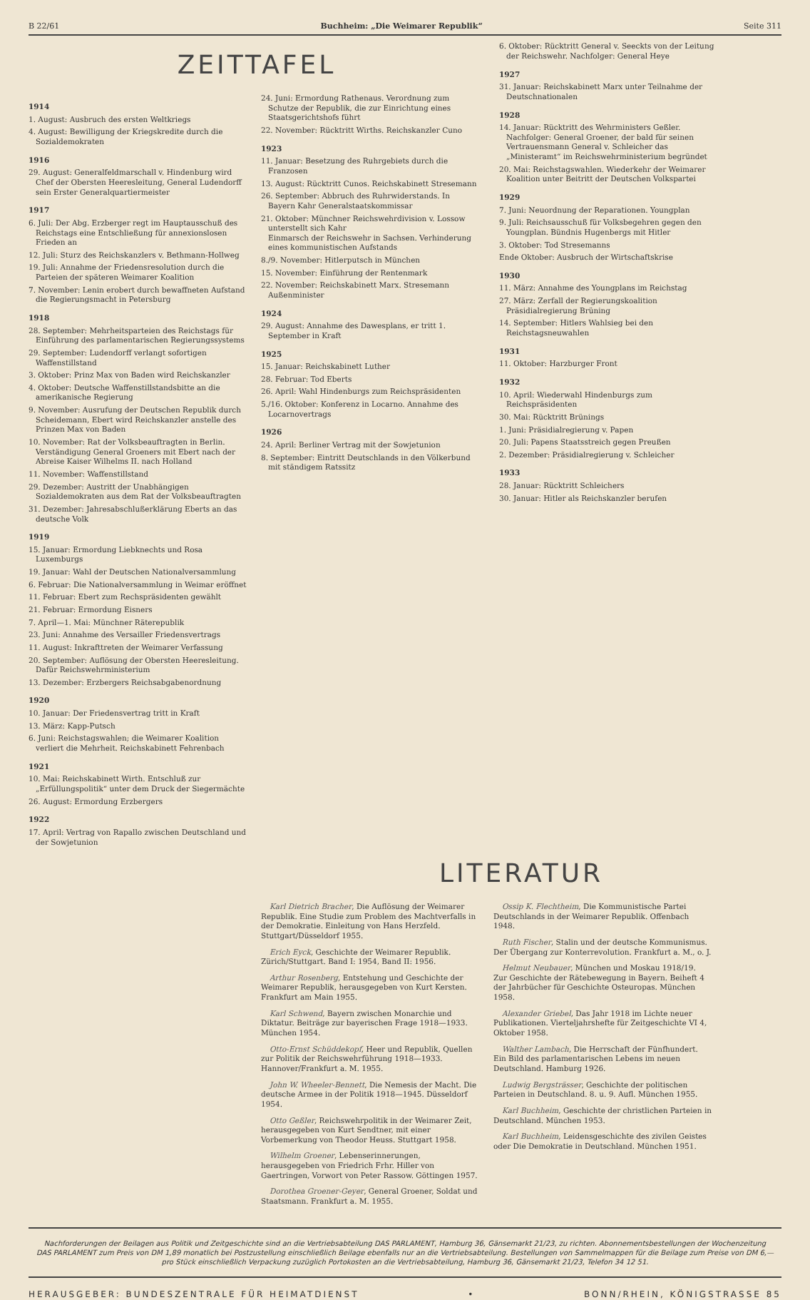B 22/61 Buchheim: „Die Weimarer Republik“Seite 311
ZEITTAFEL
1914
1. August: Ausbruch des ersten Weltkriegs
4. August: Bewilligung der Kriegskredite durch die Sozialdemokraten
1916
29. August: Generalfeldmarschall v. Hindenburg wird Chef der Obersten Heeresleitung, General Ludendorff sein Erster Generalquartiermeister
1917
6. Juli: Der Abg. Erzberger regt im Hauptausschuß des Reichstags eine Entschließung für annexionslosen Frieden an
12. Juli: Sturz des Reichskanzlers v. Bethmann-Hollweg
19. Juli: Annahme der Friedensresolution durch die Parteien der späteren Weimarer Koalition
7. November: Lenin erobert durch bewaffneten Aufstand die Regierungsmacht in Petersburg
1918
28. September: Mehrheitsparteien des Reichstags für Einführung des parlamentarischen Regierungssystems
29. September: Ludendorff verlangt sofortigen Waffenstillstand
3. Oktober: Prinz Max von Baden wird Reichskanzler
4. Oktober: Deutsche Waffenstillstandsbitte an die amerikanische Regierung
9. November: Ausrufung der Deutschen Republik durch Scheidemann, Ebert wird Reichskanzler anstelle des Prinzen Max von Baden
10. November: Rat der Volksbeauftragten in Berlin. Verständigung General Groeners mit Ebert nach der Abreise Kaiser Wilhelms II. nach Holland
11. November: Waffenstillstand
29. Dezember: Austritt der Unabhängigen Sozialdemokraten aus dem Rat der Volksbeauftragten
31. Dezember: Jahresabschlußerklärung Eberts an das deutsche Volk
1919
15. Januar: Ermordung Liebknechts und Rosa Luxemburgs
19. Januar: Wahl der Deutschen Nationalversammlung
6. Februar: Die Nationalversammlung in Weimar eröffnet
11. Februar: Ebert zum Rechspräsidenten gewählt
21. Februar: Ermordung Eisners
7. April—1. Mai: Münchner Räterepublik
23. Juni: Annahme des Versailler Friedensvertrags
11. August: Inkrafttreten der Weimarer Verfassung
20. September: Auflösung der Obersten Heeresleitung. Dafür Reichswehrministerium
13. Dezember: Erzbergers Reichsabgabenordnung
1920
10. Januar: Der Friedensvertrag tritt in Kraft
13. März: Kapp-Putsch
6. Juni: Reichstagswahlen; die Weimarer Koalition verliert die Mehrheit. Reichskabinett Fehrenbach
1921
10. Mai: Reichskabinett Wirth. Entschluß zur „Erfüllungspolitik“ unter dem Druck der Siegermächte
26. August: Ermordung Erzbergers
1922
17. April: Vertrag von Rapallo zwischen Deutschland und der Sowjetunion
24. Juni: Ermordung Rathenaus. Verordnung zum Schutze der Republik, die zur Einrichtung eines Staatsgerichtshofs führt
22. November: Rücktritt Wirths. Reichskanzler Cuno
1923
11. Januar: Besetzung des Ruhrgebiets durch die Franzosen
13. August: Rücktritt Cunos. Reichskabinett Stresemann
26. September: Abbruch des Ruhrwiderstands. In Bayern Kahr Generalstaatskommissar
21. Oktober: Münchner Reichswehrdivision v. Lossow unterstellt sich Kahr
Einmarsch der Reichswehr in Sachsen. Verhinderung eines kommunistischen Aufstands
8./9. November: Hitlerputsch in München
15. November: Einführung der Rentenmark
22. November: Reichskabinett Marx. Stresemann Außenminister
1924
29. August: Annahme des Dawesplans, er tritt 1. September in Kraft
1925
15. Januar: Reichskabinett Luther
28. Februar: Tod Eberts
26. April: Wahl Hindenburgs zum Reichspräsidenten
5./16. Oktober: Konferenz in Locarno. Annahme des Locarnovertrags
1926
24. April: Berliner Vertrag mit der Sowjetunion
8. September: Eintritt Deutschlands in den Völkerbund mit ständigem Ratssitz
6. Oktober: Rücktritt General v. Seeckts von der Leitung der Reichswehr. Nachfolger: General Heye
1927
31. Januar: Reichskabinett Marx unter Teilnahme der Deutschnationalen
1928
14. Januar: Rücktritt des Wehrministers Geßler. Nachfolger: General Groener, der bald für seinen Vertrauensmann General v. Schleicher das „Ministeramt“ im Reichswehrministerium begründet
20. Mai: Reichstagswahlen. Wiederkehr der Weimarer Koalition unter Beitritt der Deutschen Volkspartei
1929
7. Juni: Neuordnung der Reparationen. Youngplan
9. Juli: Reichsausschuß für Volksbegehren gegen den Youngplan. Bündnis Hugenbergs mit Hitler
3. Oktober: Tod Stresemanns
Ende Oktober: Ausbruch der Wirtschaftskrise
1930
11. März: Annahme des Youngplans im Reichstag
27. März: Zerfall der Regierungskoalition Präsidialregierung Brüning
14. September: Hitlers Wahlsieg bei den Reichstagsneuwahlen
1931
11. Oktober: Harzburger Front
1932
10. April: Wiederwahl Hindenburgs zum Reichspräsidenten
30. Mai: Rücktritt Brünings
1. Juni: Präsidialregierung v. Papen
20. Juli: Papens Staatsstreich gegen Preußen
2. Dezember: Präsidialregierung v. Schleicher
1933
28. Januar: Rücktritt Schleichers
30. Januar: Hitler als Reichskanzler berufen
LITERATUR
Karl Dietrich Bracher, Die Auflösung der Weimarer Republik. Eine Studie zum Problem des Machtverfalls in der Demokratie. Einleitung von Hans Herzfeld. Stuttgart/Düsseldorf 1955.
Erich Eyck, Geschichte der Weimarer Republik. Zürich/Stuttgart. Band I: 1954, Band II: 1956.
Arthur Rosenberg, Entstehung und Geschichte der Weimarer Republik, herausgegeben von Kurt Kersten. Frankfurt am Main 1955.
Karl Schwend, Bayern zwischen Monarchie und Diktatur. Beiträge zur bayerischen Frage 1918—1933. München 1954.
Otto-Ernst Schüddekopf, Heer und Republik, Quellen zur Politik der Reichswehrführung 1918—1933. Hannover/Frankfurt a. M. 1955.
John W. Wheeler-Bennett, Die Nemesis der Macht. Die deutsche Armee in der Politik 1918—1945. Düsseldorf 1954.
Otto Geßler, Reichswehrpolitik in der Weimarer Zeit, herausgegeben von Kurt Sendtner, mit einer Vorbemerkung von Theodor Heuss. Stuttgart 1958.
Wilhelm Groener, Lebenserinnerungen, herausgegeben von Friedrich Frhr. Hiller von Gaertringen, Vorwort von Peter Rassow. Göttingen 1957.
Dorothea Groener-Geyer, General Groener, Soldat und Staatsmann. Frankfurt a. M. 1955.
Ossip K. Flechtheim, Die Kommunistische Partei Deutschlands in der Weimarer Republik. Offenbach 1948.
Ruth Fischer, Stalin und der deutsche Kommunismus. Der Übergang zur Konterrevolution. Frankfurt a. M., o. J.
Helmut Neubauer, München und Moskau 1918/19. Zur Geschichte der Rätebewegung in Bayern. Beiheft 4 der Jahrbücher für Geschichte Osteuropas. München 1958.
Alexander Griebel, Das Jahr 1918 im Lichte neuer Publikationen. Vierteljahrshefte für Zeitgeschichte VI 4, Oktober 1958.
Walther Lambach, Die Herrschaft der Fünfhundert. Ein Bild des parlamentarischen Lebens im neuen Deutschland. Hamburg 1926.
Ludwig Bergsträsser, Geschichte der politischen Parteien in Deutschland. 8. u. 9. Aufl. München 1955.
Karl Buchheim, Geschichte der christlichen Parteien in Deutschland. München 1953.
Karl Buchheim, Leidensgeschichte des zivilen Geistes oder Die Demokratie in Deutschland. München 1951.
Nachforderungen der Beilagen aus Politik und Zeitgeschichte sind an die Vertriebsabteilung DAS PARLAMENT, Hamburg 36, Gänsemarkt 21/23, zu richten. Abonnementsbestellungen der Wochenzeitung DAS PARLAMENT zum Preis von DM 1,89 monatlich bei Postzustellung einschließlich Beilage ebenfalls nur an die Vertriebsabteilung. Bestellungen von Sammelmappen für die Beilage zum Preise von DM 6,— pro Stück einschließlich Verpackung zuzüglich Portokosten an die Vertriebsabteilung, Hamburg 36, Gänsemarkt 21/23, Telefon 34 12 51.
HERAUSGEBER: BUNDESZENTRALE FÜR HEIMATDIENST • BONN/RHEIN, KÖNIGSTRASSE 85